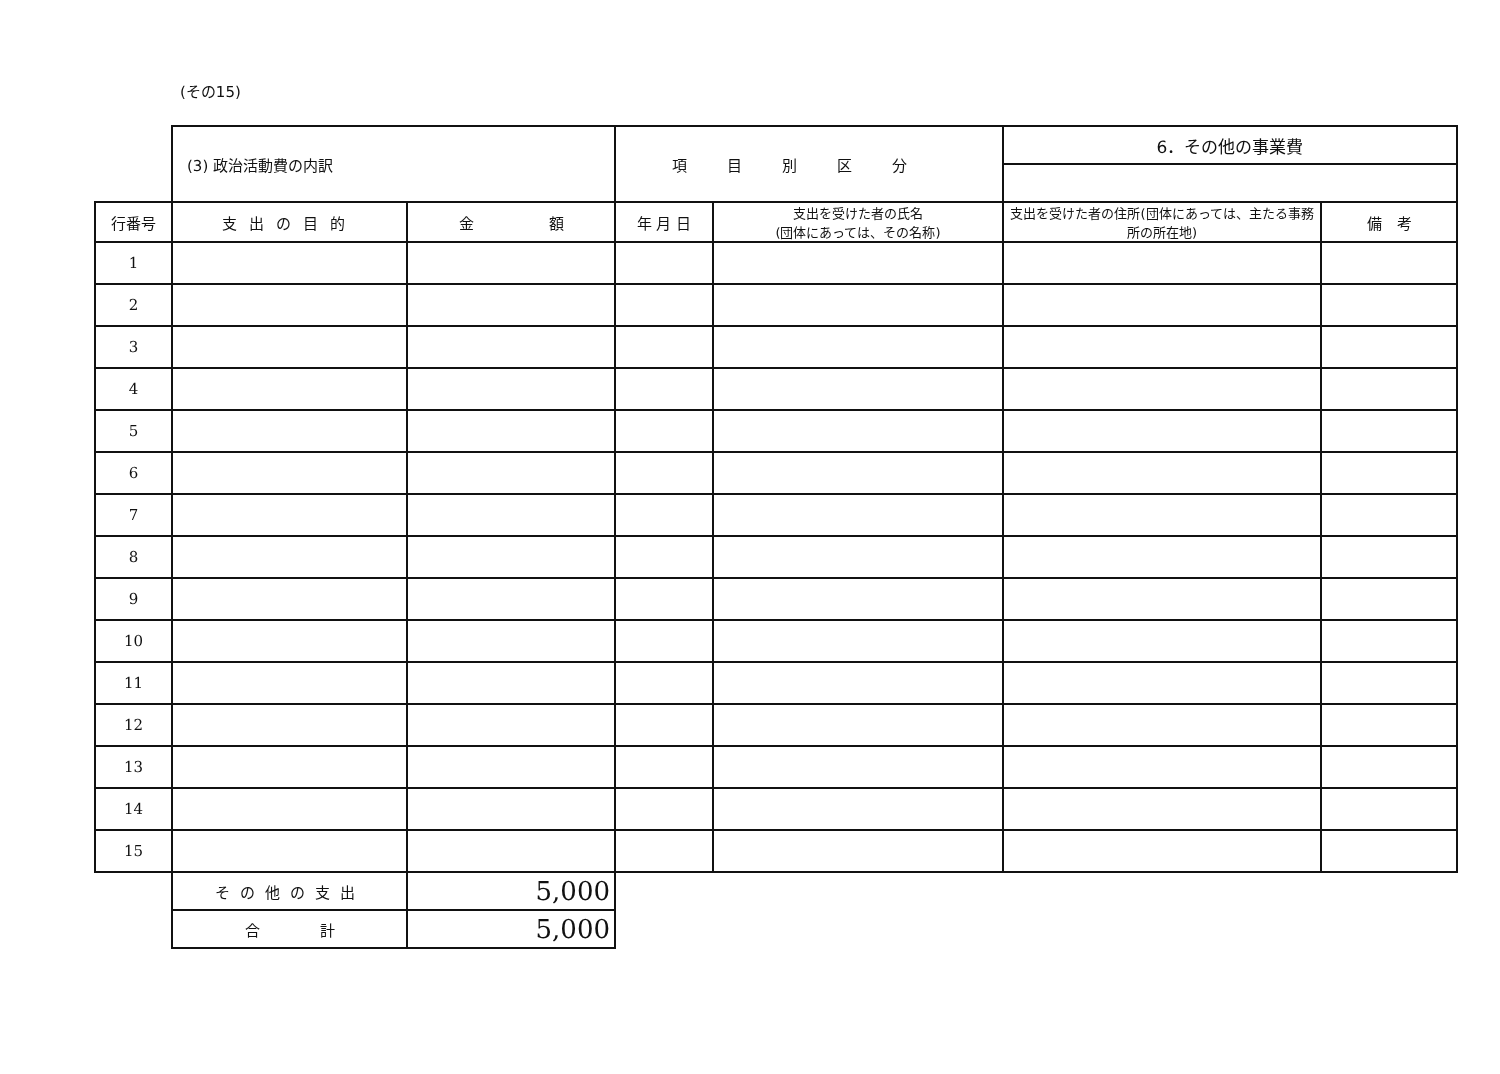(その15)
| | (3) 政治活動費の内訳 | | 項目別区分 | | 6．その他の事業費 | |
| 行番号 | 支出の目的 | 金 額 | 年 月 日 | 支出を受けた者の氏名 (団体にあっては、その名称) | 支出を受けた者の住所(団体にあっては、主たる事務所の所在地) | 備 考 |
| 1 | | | | | | |
| 2 | | | | | | |
| 3 | | | | | | |
| 4 | | | | | | |
| 5 | | | | | | |
| 6 | | | | | | |
| 7 | | | | | | |
| 8 | | | | | | |
| 9 | | | | | | |
| 10 | | | | | | |
| 11 | | | | | | |
| 12 | | | | | | |
| 13 | | | | | | |
| 14 | | | | | | |
| 15 | | | | | | |
| | その他の支出 | 5,000 | | | | |
| | 合 計 | 5,000 | | | | |